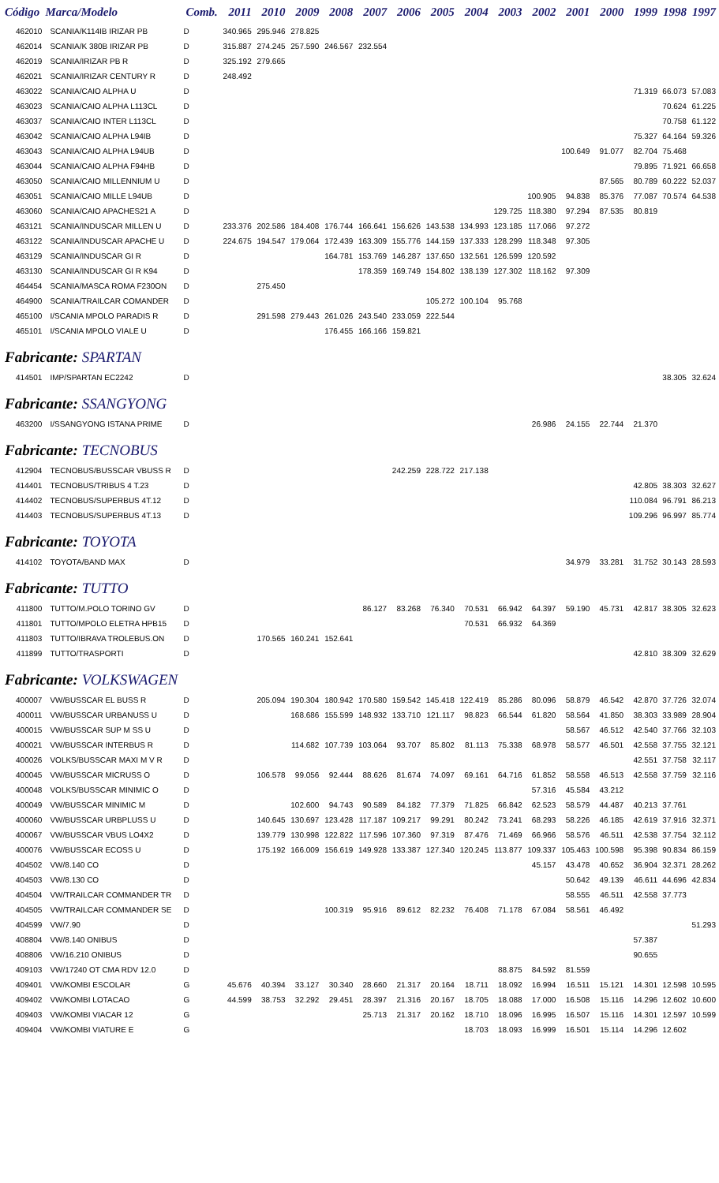| Código | Marca/Modelo | Comb. | 2011 | 2010 | 2009 | 2008 | 2007 | 2006 | 2005 | 2004 | 2003 | 2002 | 2001 | 2000 | 1999 | 1998 | 1997 |
| --- | --- | --- | --- | --- | --- | --- | --- | --- | --- | --- | --- | --- | --- | --- | --- | --- | --- |
| 462010 | SCANIA/K114IB IRIZAR PB | D | 340.965 | 295.946 | 278.825 | | | | | | | | | | | | |
| 462014 | SCANIA/K 380B IRIZAR PB | D | 315.887 | 274.245 | 257.590 | 246.567 | 232.554 | | | | | | | | | | |
| 462019 | SCANIA/IRIZAR PB R | D | 325.192 | 279.665 | | | | | | | | | | | | | |
| 462021 | SCANIA/IRIZAR CENTURY R | D | 248.492 | | | | | | | | | | | | | | |
| 463022 | SCANIA/CAIO ALPHA U | D | | | | | | | | | | | | | 71.319 | 66.073 | 57.083 |
| 463023 | SCANIA/CAIO ALPHA L113CL | D | | | | | | | | | | | | | | 70.624 | 61.225 |
| 463037 | SCANIA/CAIO INTER L113CL | D | | | | | | | | | | | | | | 70.758 | 61.122 |
| 463042 | SCANIA/CAIO ALPHA L94IB | D | | | | | | | | | | | | | 75.327 | 64.164 | 59.326 |
| 463043 | SCANIA/CAIO ALPHA L94UB | D | | | | | | | | | | | 100.649 | 91.077 | 82.704 | 75.468 | |
| 463044 | SCANIA/CAIO ALPHA F94HB | D | | | | | | | | | | | | | 79.895 | 71.921 | 66.658 |
| 463050 | SCANIA/CAIO MILLENNIUM U | D | | | | | | | | | | | | 87.565 | 80.789 | 60.222 | 52.037 |
| 463051 | SCANIA/CAIO MILLE L94UB | D | | | | | | | | | | 100.905 | 94.838 | 85.376 | 77.087 | 70.574 | 64.538 |
| 463060 | SCANIA/CAIO APACHES21 A | D | | | | | | | | | 129.725 | 118.380 | 97.294 | 87.535 | 80.819 | | |
| 463121 | SCANIA/INDUSCAR MILLEN U | D | 233.376 | 202.586 | 184.408 | 176.744 | 166.641 | 156.626 | 143.538 | 134.993 | 123.185 | 117.066 | 97.272 | | | | |
| 463122 | SCANIA/INDUSCAR APACHE U | D | 224.675 | 194.547 | 179.064 | 172.439 | 163.309 | 155.776 | 144.159 | 137.333 | 128.299 | 118.348 | 97.305 | | | | |
| 463129 | SCANIA/INDUSCAR GI R | D | | | | 164.781 | 153.769 | 146.287 | 137.650 | 132.561 | 126.599 | 120.592 | | | | | |
| 463130 | SCANIA/INDUSCAR GI R K94 | D | | | | | 178.359 | 169.749 | 154.802 | 138.139 | 127.302 | 118.162 | 97.309 | | | | |
| 464454 | SCANIA/MASCA ROMA F230ON | D | | 275.450 | | | | | | | | | | | | | |
| 464900 | SCANIA/TRAILCAR COMANDER | D | | | | | | | 105.272 | 100.104 | 95.768 | | | | | | |
| 465100 | I/SCANIA MPOLO PARADIS R | D | | 291.598 | 279.443 | 261.026 | 243.540 | 233.059 | 222.544 | | | | | | | | |
| 465101 | I/SCANIA MPOLO VIALE U | D | | | | 176.455 | 166.166 | 159.821 | | | | | | | | | |
| Fabricante: SPARTAN | | | | | | | | | | | | | | | | | |
| 414501 | IMP/SPARTAN EC2242 | D | | | | | | | | | | | | | | 38.305 | 32.624 |
| Fabricante: SSANGYONG | | | | | | | | | | | | | | | | | |
| 463200 | I/SSANGYONG ISTANA PRIME | D | | | | | | | | | | 26.986 | 24.155 | 22.744 | 21.370 | | |
| Fabricante: TECNOBUS | | | | | | | | | | | | | | | | | |
| 412904 | TECNOBUS/BUSSCAR VBUSS R | D | | | | | | 242.259 | 228.722 | 217.138 | | | | | | | |
| 414401 | TECNOBUS/TRIBUS 4 T.23 | D | | | | | | | | | | | | | 42.805 | 38.303 | 32.627 |
| 414402 | TECNOBUS/SUPERBUS 4T.12 | D | | | | | | | | | | | | | 110.084 | 96.791 | 86.213 |
| 414403 | TECNOBUS/SUPERBUS 4T.13 | D | | | | | | | | | | | | | 109.296 | 96.997 | 85.774 |
| Fabricante: TOYOTA | | | | | | | | | | | | | | | | | |
| 414102 | TOYOTA/BAND MAX | D | | | | | | | | | | | 34.979 | 33.281 | 31.752 | 30.143 | 28.593 |
| Fabricante: TUTTO | | | | | | | | | | | | | | | | | |
| 411800 | TUTTO/M.POLO TORINO GV | D | | | | | 86.127 | 83.268 | 76.340 | 70.531 | 66.942 | 64.397 | 59.190 | 45.731 | 42.817 | 38.305 | 32.623 |
| 411801 | TUTTO/MPOLO ELETRA HPB15 | D | | | | | | | | 70.531 | 66.932 | 64.369 | | | | | |
| 411803 | TUTTO/IBRAVA TROLEBUS.ON | D | | 170.565 | 160.241 | 152.641 | | | | | | | | | | | |
| 411899 | TUTTO/TRASPORTI | D | | | | | | | | | | | | | 42.810 | 38.309 | 32.629 |
| Fabricante: VOLKSWAGEN | | | | | | | | | | | | | | | | | |
| 400007 | VW/BUSSCAR EL BUSS R | D | | 205.094 | 190.304 | 180.942 | 170.580 | 159.542 | 145.418 | 122.419 | 85.286 | 80.096 | 58.879 | 46.542 | 42.870 | 37.726 | 32.074 |
| 400011 | VW/BUSSCAR URBANUSS U | D | | | 168.686 | 155.599 | 148.932 | 133.710 | 121.117 | 98.823 | 66.544 | 61.820 | 58.564 | 41.850 | 38.303 | 33.989 | 28.904 |
| 400015 | VW/BUSSCAR SUP M SS U | D | | | | | | | | | | | 58.567 | 46.512 | 42.540 | 37.766 | 32.103 |
| 400021 | VW/BUSSCAR INTERBUS R | D | | | 114.682 | 107.739 | 103.064 | 93.707 | 85.802 | 81.113 | 75.338 | 68.978 | 58.577 | 46.501 | 42.558 | 37.755 | 32.121 |
| 400026 | VOLKS/BUSSCAR MAXI M V R | D | | | | | | | | | | | | | 42.551 | 37.758 | 32.117 |
| 400045 | VW/BUSSCAR MICRUSS O | D | | 106.578 | 99.056 | 92.444 | 88.626 | 81.674 | 74.097 | 69.161 | 64.716 | 61.852 | 58.558 | 46.513 | 42.558 | 37.759 | 32.116 |
| 400048 | VOLKS/BUSSCAR MINIMIC O | D | | | | | | | | | | 57.316 | 45.584 | 43.212 | | | |
| 400049 | VW/BUSSCAR MINIMIC M | D | | | 102.600 | 94.743 | 90.589 | 84.182 | 77.379 | 71.825 | 66.842 | 62.523 | 58.579 | 44.487 | 40.213 | 37.761 | |
| 400060 | VW/BUSSCAR URBPLUSS U | D | | 140.645 | 130.697 | 123.428 | 117.187 | 109.217 | 99.291 | 80.242 | 73.241 | 68.293 | 58.226 | 46.185 | 42.619 | 37.916 | 32.371 |
| 400067 | VW/BUSSCAR VBUS LO4X2 | D | | 139.779 | 130.998 | 122.822 | 117.596 | 107.360 | 97.319 | 87.476 | 71.469 | 66.966 | 58.576 | 46.511 | 42.538 | 37.754 | 32.112 |
| 400076 | VW/BUSSCAR ECOSS U | D | | 175.192 | 166.009 | 156.619 | 149.928 | 133.387 | 127.340 | 120.245 | 113.877 | 109.337 | 105.463 | 100.598 | 95.398 | 90.834 | 86.159 |
| 404502 | VW/8.140 CO | D | | | | | | | | | | 45.157 | 43.478 | 40.652 | 36.904 | 32.371 | 28.262 |
| 404503 | VW/8.130 CO | D | | | | | | | | | | | 50.642 | 49.139 | 46.611 | 44.696 | 42.834 |
| 404504 | VW/TRAILCAR COMMANDER TR | D | | | | | | | | | | | 58.555 | 46.511 | 42.558 | 37.773 | |
| 404505 | VW/TRAILCAR COMMANDER SE | D | | | | 100.319 | 95.916 | 89.612 | 82.232 | 76.408 | 71.178 | 67.084 | 58.561 | 46.492 | | | |
| 404599 | VW/7.90 | D | | | | | | | | | | | | | | | 51.293 |
| 408804 | VW/8.140 ONIBUS | D | | | | | | | | | | | | | 57.387 | | |
| 408806 | VW/16.210 ONIBUS | D | | | | | | | | | | | | | 90.655 | | |
| 409103 | VW/17240 OT CMA RDV 12.0 | D | | | | | | | | | 88.875 | 84.592 | 81.559 | | | | |
| 409401 | VW/KOMBI ESCOLAR | G | 45.676 | 40.394 | 33.127 | 30.340 | 28.660 | 21.317 | 20.164 | 18.711 | 18.092 | 16.994 | 16.511 | 15.121 | 14.301 | 12.598 | 10.595 |
| 409402 | VW/KOMBI LOTACAO | G | 44.599 | 38.753 | 32.292 | 29.451 | 28.397 | 21.316 | 20.167 | 18.705 | 18.088 | 17.000 | 16.508 | 15.116 | 14.296 | 12.602 | 10.600 |
| 409403 | VW/KOMBI VIACAR 12 | G | | | | | 25.713 | 21.317 | 20.162 | 18.710 | 18.096 | 16.995 | 16.507 | 15.116 | 14.301 | 12.597 | 10.599 |
| 409404 | VW/KOMBI VIATURE E | G | | | | | | | | 18.703 | 18.093 | 16.999 | 16.501 | 15.114 | 14.296 | 12.602 | |